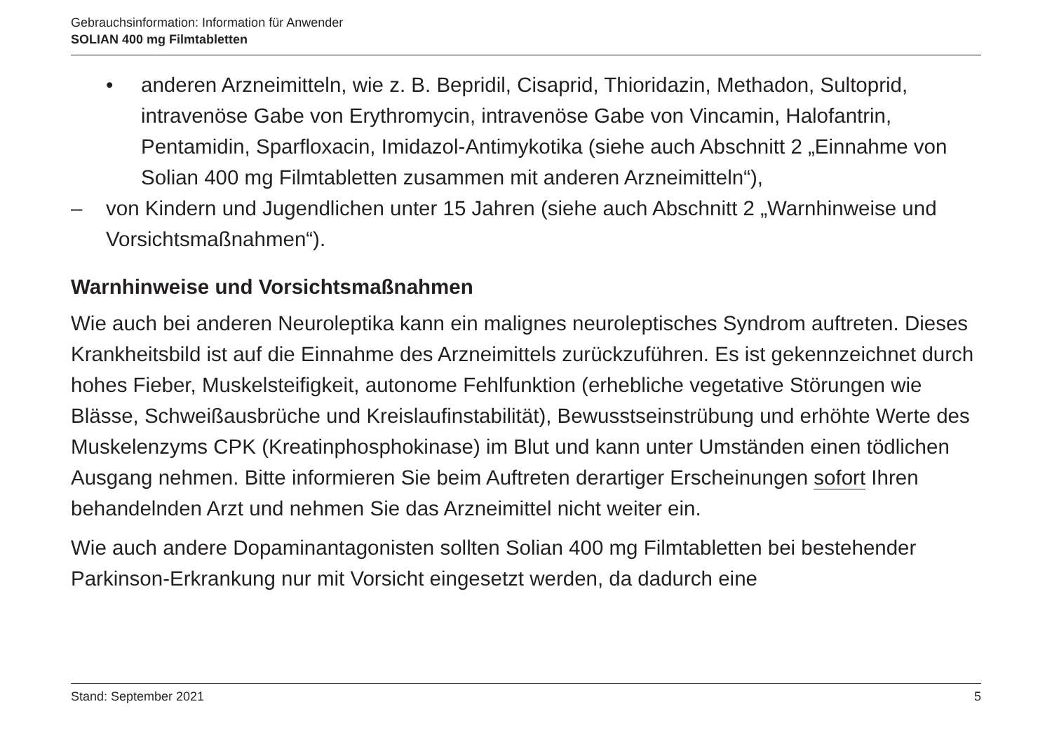Gebrauchsinformation: Information für Anwender
SOLIAN 400 mg Filmtabletten
• anderen Arzneimitteln, wie z. B. Bepridil, Cisaprid, Thioridazin, Methadon, Sultoprid, intravenöse Gabe von Erythromycin, intravenöse Gabe von Vincamin, Halofantrin, Pentamidin, Sparfloxacin, Imidazol-Antimykotika (siehe auch Abschnitt 2 „Einnahme von Solian 400 mg Filmtabletten zusammen mit anderen Arzneimitteln“),
– von Kindern und Jugendlichen unter 15 Jahren (siehe auch Abschnitt 2 „Warnhinweise und Vorsichtsmaßnahmen“).
Warnhinweise und Vorsichtsmaßnahmen
Wie auch bei anderen Neuroleptika kann ein malignes neuroleptisches Syndrom auftreten. Dieses Krankheitsbild ist auf die Einnahme des Arzneimittels zurückzuführen. Es ist gekennzeichnet durch hohes Fieber, Muskelsteifigkeit, autonome Fehlfunktion (erhebliche vegetative Störungen wie Blässe, Schweißausbrüche und Kreislaufinstabilität), Bewusstseinstrübung und erhöhte Werte des Muskelenzyms CPK (Kreatinphosphokinase) im Blut und kann unter Umständen einen tödlichen Ausgang nehmen. Bitte informieren Sie beim Auftreten derartiger Erscheinungen sofort Ihren behandelnden Arzt und nehmen Sie das Arzneimittel nicht weiter ein.
Wie auch andere Dopaminantagonisten sollten Solian 400 mg Filmtabletten bei bestehender Parkinson-Erkrankung nur mit Vorsicht eingesetzt werden, da dadurch eine
Stand: September 2021 5